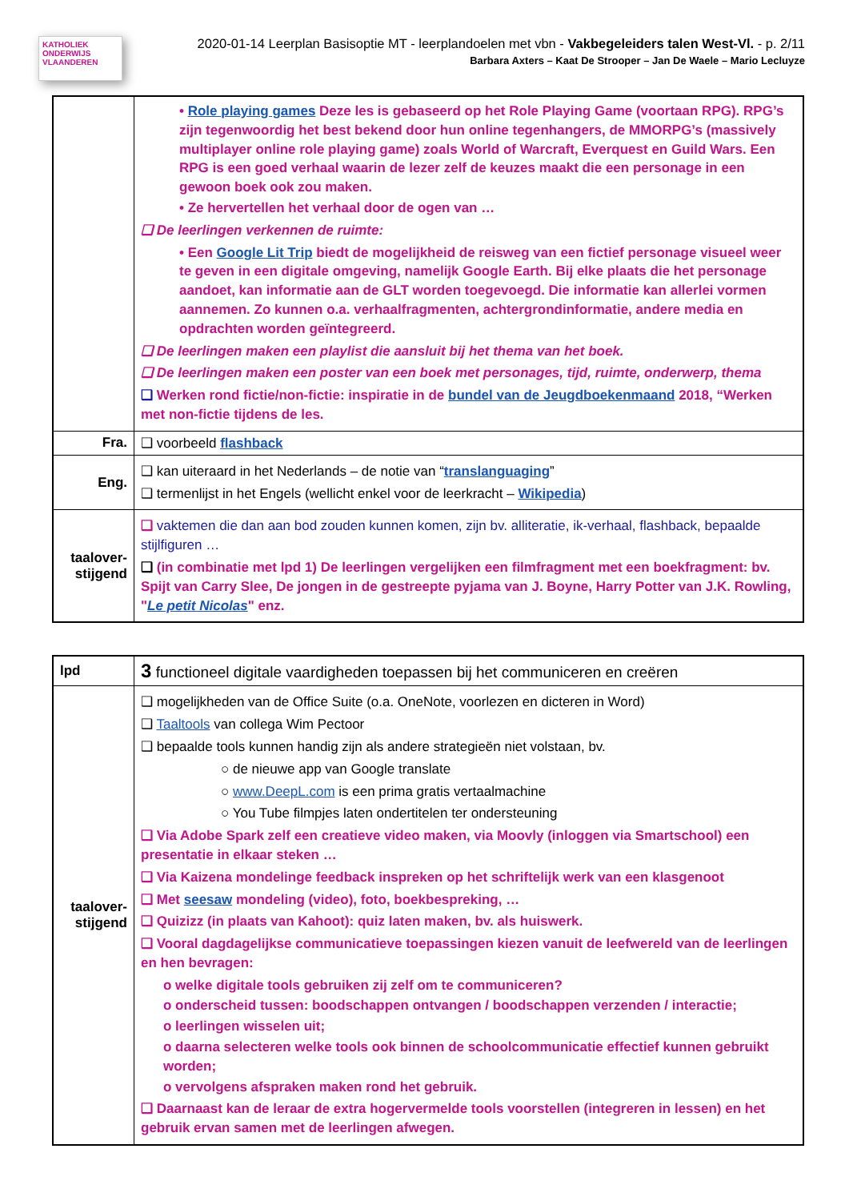KATHOLIEK ONDERWIJS VLAANDEREN
2020-01-14 Leerplan Basisoptie MT - leerplandoelen met vbn - Vakbegeleiders talen West-Vl. - p. 2/11
Barbara Axters – Kaat De Strooper – Jan De Waele – Mario Lecluyze
| | • Role playing games Deze les is gebaseerd op het Role Playing Game (voortaan RPG). RPG’s zijn tegenwoordig het best bekend door hun online tegenhangers, de MMORPG’s (massively multiplayer online role playing game) zoals World of Warcraft, Everquest en Guild Wars. Een RPG is een goed verhaal waarin de lezer zelf de keuzes maakt die een personage in een gewoon boek ook zou maken. • Ze hervertellen het verhaal door de ogen van … ❑ De leerlingen verkennen de ruimte: • Een Google Lit Trip biedt de mogelijkheid de reisweg van een fictief personage visueel weer te geven in een digitale omgeving, namelijk Google Earth. Bij elke plaats die het personage aandoet, kan informatie aan de GLT worden toegevoegd. Die informatie kan allerlei vormen aannemen. Zo kunnen o.a. verhaalfragmenten, achtergrondinformatie, andere media en opdrachten worden geïntegreerd. ❑ De leerlingen maken een playlist die aansluit bij het thema van het boek. ❑ De leerlingen maken een poster van een boek met personages, tijd, ruimte, onderwerp, thema ❑ Werken rond fictie/non-fictie: inspiratie in de bundel van de Jeugdboekenmaand 2018, “Werken met non-fictie tijdens de les. |
| Fra. | ❑ voorbeeld flashback |
| Eng. | ❑ kan uiteraard in het Nederlands – de notie van “ translanguaging ” ❑ termenlijst in het Engels (wellicht enkel voor de leerkracht – Wikipedia ) |
| taalover- stijgend | ❑ vaktemen die dan aan bod zouden kunnen komen, zijn bv. alliteratie, ik-verhaal, flashback, bepaalde stijlfiguren … ❑ (in combinatie met lpd 1) De leerlingen vergelijken een filmfragment met een boekfragment: bv. Spijt van Carry Slee, De jongen in de gestreepte pyjama van J. Boyne, Harry Potter van J.K. Rowling, " Le petit Nicolas " enz. |
| lpd | 3 functioneel digitale vaardigheden toepassen bij het communiceren en creëren |
| taalover- stijgend | ❑ mogelijkheden van de Office Suite (o.a. OneNote, voorlezen en dicteren in Word) ❑ Taaltools van collega Wim Pectoor ❑ bepaalde tools kunnen handig zijn als andere strategieën niet volstaan, bv. ○ de nieuwe app van Google translate ○ www.DeepL.com is een prima gratis vertaalmachine ○ You Tube filmpjes laten ondertitelen ter ondersteuning ❑ Via Adobe Spark zelf een creatieve video maken, via Moovly (inloggen via Smartschool) een presentatie in elkaar steken … ❑ Via Kaizena mondelinge feedback inspreken op het schriftelijk werk van een klasgenoot ❑ Met seesaw mondeling (video), foto, boekbespreking, … ❑ Quizizz (in plaats van Kahoot): quiz laten maken, bv. als huiswerk. ❑ Vooral dagdagelijkse communicatieve toepassingen kiezen vanuit de leefwereld van de leerlingen en hen bevragen: o welke digitale tools gebruiken zij zelf om te communiceren? o onderscheid tussen: boodschappen ontvangen / boodschappen verzenden / interactie; o leerlingen wisselen uit; o daarna selecteren welke tools ook binnen de schoolcommunicatie effectief kunnen gebruikt worden; o vervolgens afspraken maken rond het gebruik. ❑ Daarnaast kan de leraar de extra hogervermelde tools voorstellen (integreren in lessen) en het gebruik ervan samen met de leerlingen afwegen. |